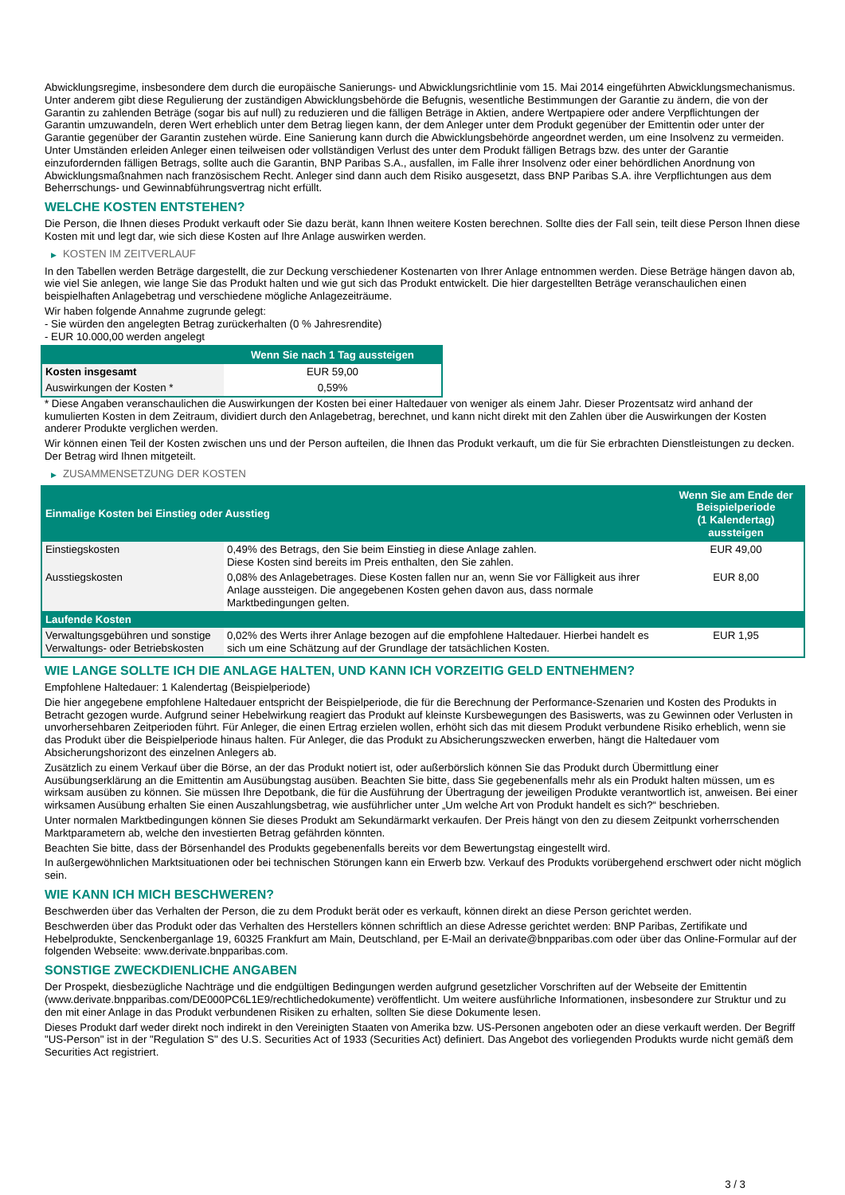Abwicklungsregime, insbesondere dem durch die europäische Sanierungs- und Abwicklungsrichtlinie vom 15. Mai 2014 eingeführten Abwicklungsmechanismus. Unter anderem gibt diese Regulierung der zuständigen Abwicklungsbehörde die Befugnis, wesentliche Bestimmungen der Garantie zu ändern, die von der Garantin zu zahlenden Beträge (sogar bis auf null) zu reduzieren und die fälligen Beträge in Aktien, andere Wertpapiere oder andere Verpflichtungen der Garantin umzuwandeln, deren Wert erheblich unter dem Betrag liegen kann, der dem Anleger unter dem Produkt gegenüber der Emittentin oder unter der Garantie gegenüber der Garantin zustehen würde. Eine Sanierung kann durch die Abwicklungsbehörde angeordnet werden, um eine Insolvenz zu vermeiden. Unter Umständen erleiden Anleger einen teilweisen oder vollständigen Verlust des unter dem Produkt fälligen Betrags bzw. des unter der Garantie einzufordernden fälligen Betrags, sollte auch die Garantin, BNP Paribas S.A., ausfallen, im Falle ihrer Insolvenz oder einer behördlichen Anordnung von Abwicklungsmaßnahmen nach französischem Recht. Anleger sind dann auch dem Risiko ausgesetzt, dass BNP Paribas S.A. ihre Verpflichtungen aus dem Beherrschungs- und Gewinnabführungsvertrag nicht erfüllt.
WELCHE KOSTEN ENTSTEHEN?
Die Person, die Ihnen dieses Produkt verkauft oder Sie dazu berät, kann Ihnen weitere Kosten berechnen. Sollte dies der Fall sein, teilt diese Person Ihnen diese Kosten mit und legt dar, wie sich diese Kosten auf Ihre Anlage auswirken werden.
▶ KOSTEN IM ZEITVERLAUF
In den Tabellen werden Beträge dargestellt, die zur Deckung verschiedener Kostenarten von Ihrer Anlage entnommen werden. Diese Beträge hängen davon ab, wie viel Sie anlegen, wie lange Sie das Produkt halten und wie gut sich das Produkt entwickelt. Die hier dargestellten Beträge veranschaulichen einen beispielhaften Anlagebetrag und verschiedene mögliche Anlagezeiträume.
Wir haben folgende Annahme zugrunde gelegt:
- Sie würden den angelegten Betrag zurückerhalten (0 % Jahresrendite)
- EUR 10.000,00 werden angelegt
| | Wenn Sie nach 1 Tag aussteigen |
| --- | --- |
| Kosten insgesamt | EUR 59,00 |
| Auswirkungen der Kosten * | 0,59% |
* Diese Angaben veranschaulichen die Auswirkungen der Kosten bei einer Haltedauer von weniger als einem Jahr. Dieser Prozentsatz wird anhand der kumulierten Kosten in dem Zeitraum, dividiert durch den Anlagebetrag, berechnet, und kann nicht direkt mit den Zahlen über die Auswirkungen der Kosten anderer Produkte verglichen werden.
Wir können einen Teil der Kosten zwischen uns und der Person aufteilen, die Ihnen das Produkt verkauft, um die für Sie erbrachten Dienstleistungen zu decken. Der Betrag wird Ihnen mitgeteilt.
▶ ZUSAMMENSETZUNG DER KOSTEN
| Einmalige Kosten bei Einstieg oder Ausstieg | | Wenn Sie am Ende der Beispielperiode (1 Kalendertag) aussteigen |
| --- | --- | --- |
| Einstiegskosten | 0,49% des Betrags, den Sie beim Einstieg in diese Anlage zahlen. Diese Kosten sind bereits im Preis enthalten, den Sie zahlen. | EUR 49,00 |
| Ausstiegskosten | 0,08% des Anlagebetrages. Diese Kosten fallen nur an, wenn Sie vor Fälligkeit aus ihrer Anlage aussteigen. Die angegebenen Kosten gehen davon aus, dass normale Marktbedingungen gelten. | EUR 8,00 |
| Laufende Kosten | | |
| Verwaltungsgebühren und sonstige Verwaltungs- oder Betriebskosten | 0,02% des Werts ihrer Anlage bezogen auf die empfohlene Haltedauer. Hierbei handelt es sich um eine Schätzung auf der Grundlage der tatsächlichen Kosten. | EUR 1,95 |
WIE LANGE SOLLTE ICH DIE ANLAGE HALTEN, UND KANN ICH VORZEITIG GELD ENTNEHMEN?
Empfohlene Haltedauer: 1 Kalendertag (Beispielperiode)
Die hier angegebene empfohlene Haltedauer entspricht der Beispielperiode, die für die Berechnung der Performance-Szenarien und Kosten des Produkts in Betracht gezogen wurde. Aufgrund seiner Hebelwirkung reagiert das Produkt auf kleinste Kursbewegungen des Basiswerts, was zu Gewinnen oder Verlusten in unvorhersehbaren Zeitperioden führt. Für Anleger, die einen Ertrag erzielen wollen, erhöht sich das mit diesem Produkt verbundene Risiko erheblich, wenn sie das Produkt über die Beispielperiode hinaus halten. Für Anleger, die das Produkt zu Absicherungszwecken erwerben, hängt die Haltedauer vom Absicherungshorizont des einzelnen Anlegers ab.
Zusätzlich zu einem Verkauf über die Börse, an der das Produkt notiert ist, oder außerbörslich können Sie das Produkt durch Übermittlung einer Ausübungserklärung an die Emittentin am Ausübungstag ausüben. Beachten Sie bitte, dass Sie gegebenenfalls mehr als ein Produkt halten müssen, um es wirksam ausüben zu können. Sie müssen Ihre Depotbank, die für die Ausführung der Übertragung der jeweiligen Produkte verantwortlich ist, anweisen. Bei einer wirksamen Ausübung erhalten Sie einen Auszahlungsbetrag, wie ausführlicher unter „Um welche Art von Produkt handelt es sich?“ beschrieben.
Unter normalen Marktbedingungen können Sie dieses Produkt am Sekundärmarkt verkaufen. Der Preis hängt von den zu diesem Zeitpunkt vorherrschenden Marktparametern ab, welche den investierten Betrag gefährden könnten.
Beachten Sie bitte, dass der Börsenhandel des Produkts gegebenenfalls bereits vor dem Bewertungstag eingestellt wird.
In außergewöhnlichen Marktsituationen oder bei technischen Störungen kann ein Erwerb bzw. Verkauf des Produkts vorübergehend erschwert oder nicht möglich sein.
WIE KANN ICH MICH BESCHWEREN?
Beschwerden über das Verhalten der Person, die zu dem Produkt berät oder es verkauft, können direkt an diese Person gerichtet werden.
Beschwerden über das Produkt oder das Verhalten des Herstellers können schriftlich an diese Adresse gerichtet werden: BNP Paribas, Zertifikate und Hebelprodukte, Senckenberganlage 19, 60325 Frankfurt am Main, Deutschland, per E-Mail an derivate@bnpparibas.com oder über das Online-Formular auf der folgenden Webseite: www.derivate.bnpparibas.com.
SONSTIGE ZWECKDIENLICHE ANGABEN
Der Prospekt, diesbezügliche Nachträge und die endgültigen Bedingungen werden aufgrund gesetzlicher Vorschriften auf der Webseite der Emittentin (www.derivate.bnpparibas.com/DE000PC6L1E9/rechtlichedokumente) veröffentlicht. Um weitere ausführliche Informationen, insbesondere zur Struktur und zu den mit einer Anlage in das Produkt verbundenen Risiken zu erhalten, sollten Sie diese Dokumente lesen.
Dieses Produkt darf weder direkt noch indirekt in den Vereinigten Staaten von Amerika bzw. US-Personen angeboten oder an diese verkauft werden. Der Begriff "US-Person" ist in der "Regulation S" des U.S. Securities Act of 1933 (Securities Act) definiert. Das Angebot des vorliegenden Produkts wurde nicht gemäß dem Securities Act registriert.
3 / 3